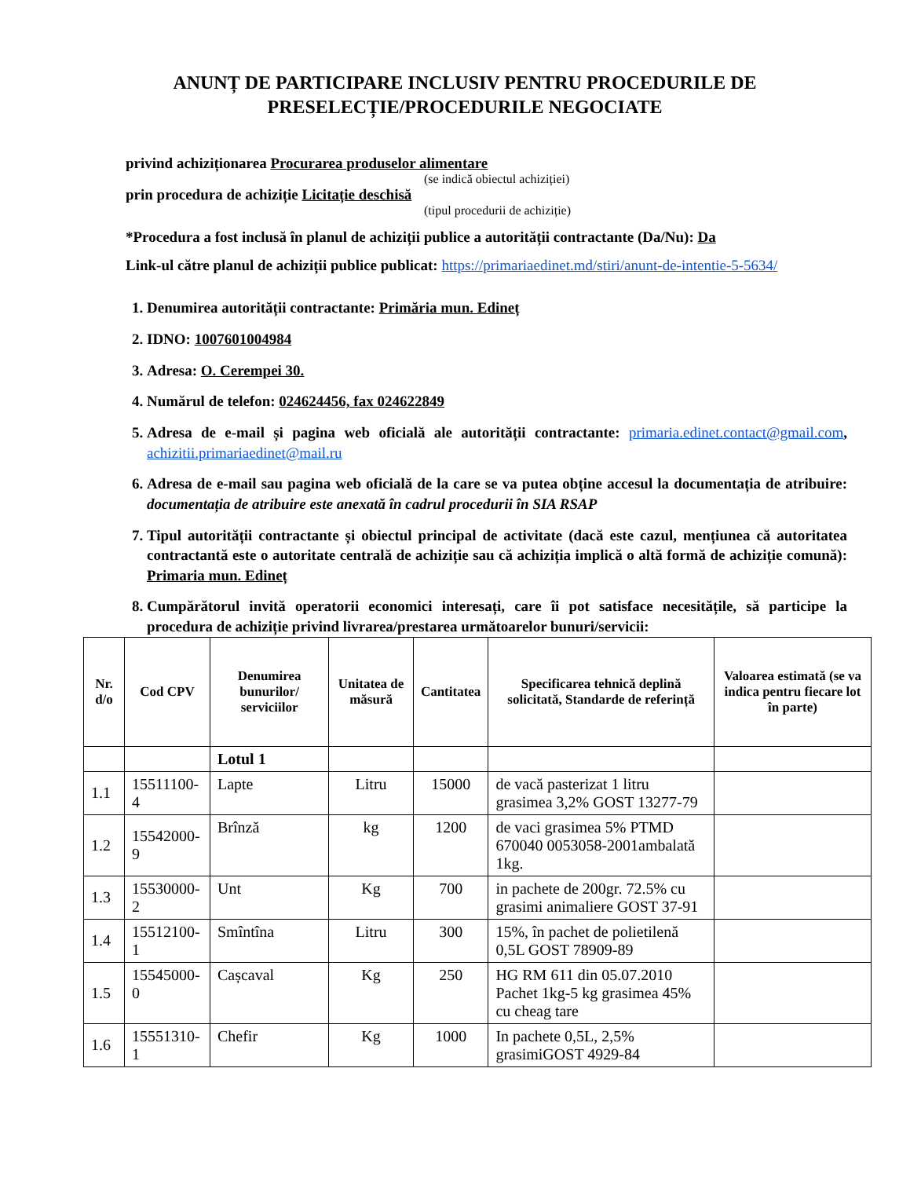ANUNȚ DE PARTICIPARE INCLUSIV PENTRU PROCEDURILE DE PRESELECȚIE/PROCEDURILE NEGOCIATE
privind achiziționarea Procurarea produselor alimentare
(se indică obiectul achiziției)
prin procedura de achiziție Licitație deschisă
(tipul procedurii de achiziție)
*Procedura a fost inclusă în planul de achiziții publice a autorității contractante (Da/Nu): Da
Link-ul către planul de achiziții publice publicat: https://primariaedinet.md/stiri/anunt-de-intentie-5-5634/
1. Denumirea autorității contractante: Primăria mun. Edineț
2. IDNO: 1007601004984
3. Adresa: O. Cerempei 30.
4. Numărul de telefon: 024624456, fax 024622849
5. Adresa de e-mail și pagina web oficială ale autorității contractante: primaria.edinet.contact@gmail.com, achizitii.primariaedinet@mail.ru
6. Adresa de e-mail sau pagina web oficială de la care se va putea obține accesul la documentația de atribuire: documentația de atribuire este anexată în cadrul procedurii în SIA RSAP
7. Tipul autorității contractante și obiectul principal de activitate (dacă este cazul, mențiunea că autoritatea contractantă este o autoritate centrală de achiziție sau că achiziția implică o altă formă de achiziție comună): Primaria mun. Edineț
8. Cumpărătorul invită operatorii economici interesați, care îi pot satisface necesitățile, să participe la procedura de achiziție privind livrarea/prestarea următoarelor bunuri/servicii:
| Nr. d/o | Cod CPV | Denumirea bunurilor/ serviciilor | Unitatea de măsură | Cantitatea | Specificarea tehnică deplină solicitată, Standarde de referință | Valoarea estimată (se va indica pentru fiecare lot în parte) |
| --- | --- | --- | --- | --- | --- | --- |
| | | Lotul 1 | | | | |
| 1.1 | 15511100-4 | Lapte | Litru | 15000 | de vacă pasterizat 1 litru grasimea 3,2% GOST 13277-79 | |
| 1.2 | 15542000-9 | Brînză | kg | 1200 | de vaci grasimea 5% PTMD 670040 0053058-2001ambalată 1kg. | |
| 1.3 | 15530000-2 | Unt | Kg | 700 | in pachete de 200gr. 72.5% cu grasimi animaliere GOST 37-91 | |
| 1.4 | 15512100-1 | Smîntîna | Litru | 300 | 15%, în pachet de polietilenă 0,5L GOST 78909-89 | |
| 1.5 | 15545000-0 | Cașcaval | Kg | 250 | HG RM 611 din 05.07.2010 Pachet 1kg-5 kg grasimea 45% cu cheag tare | |
| 1.6 | 15551310-1 | Chefir | Kg | 1000 | In pachete 0,5L, 2,5% grasimiGOST 4929-84 | |